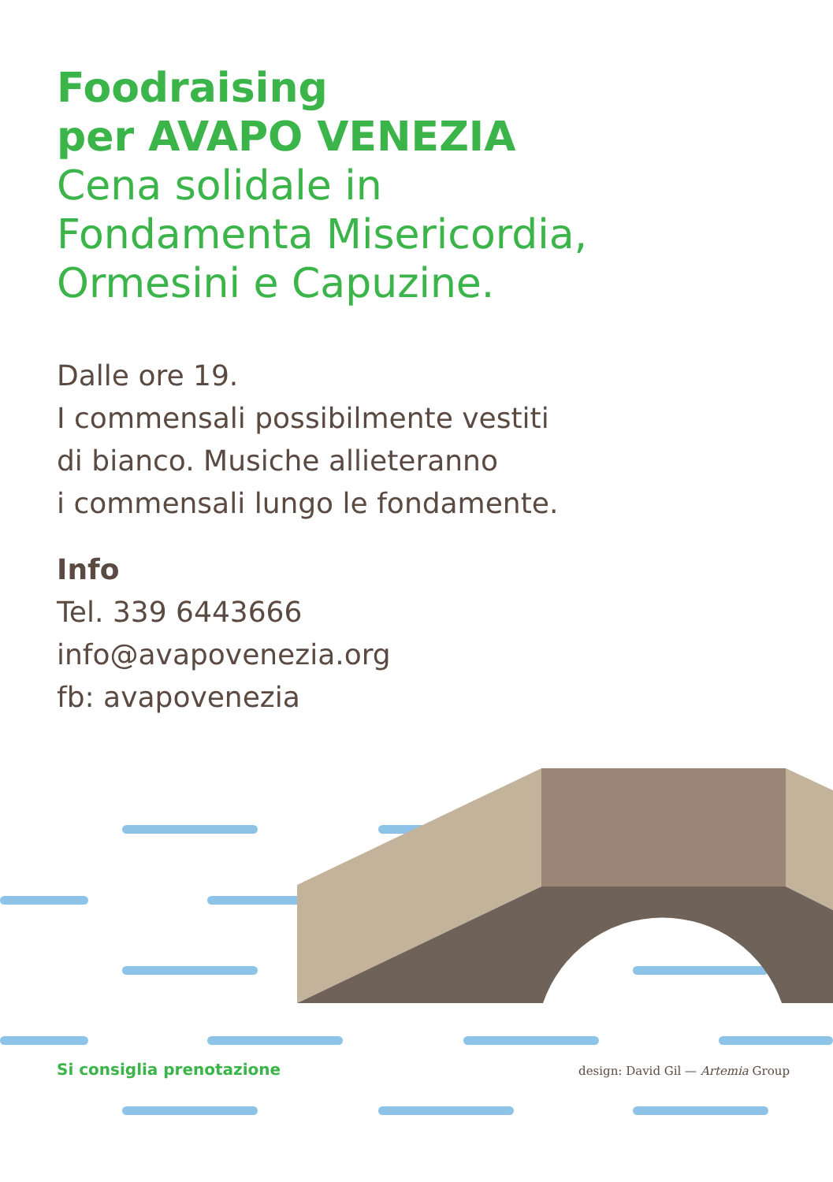Foodraising
per AVAPO VENEZIA
Cena solidale in
Fondamenta Misericordia,
Ormesini e Capuzine.
Dalle ore 19.
I commensali possibilmente vestiti
di bianco. Musiche allieteranno
i commensali lungo le fondamente.
Info
Tel. 339 6443666
info@avapovenezia.org
fb: avapovenezia
Si consiglia prenotazione design: David Gil — Artemia Group